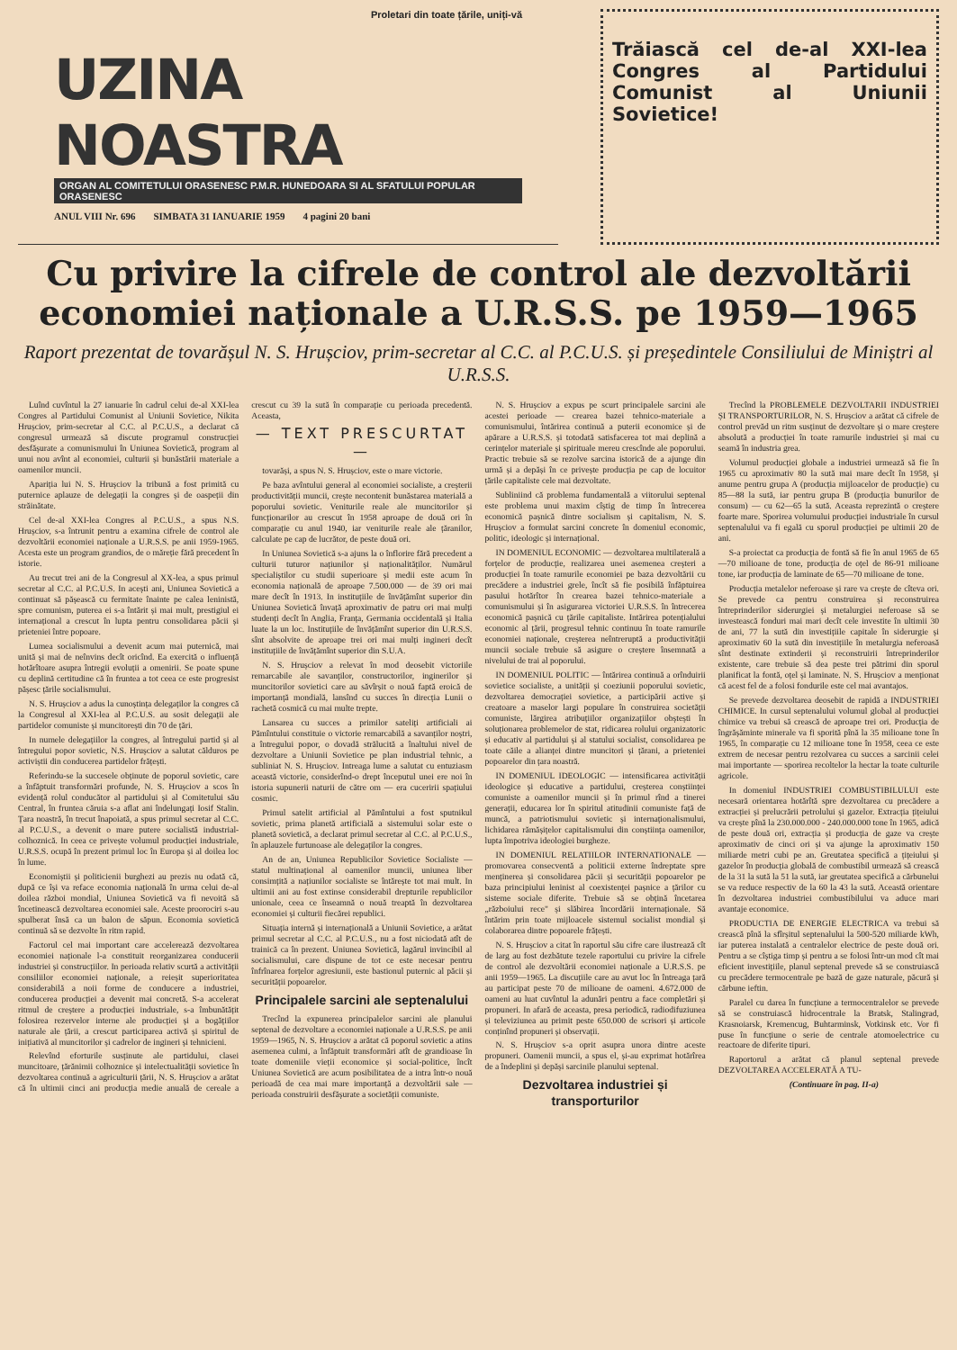Proletari din toate țările, uniți-vă
UZINA NOASTRA
ORGAN AL COMITETULUI ORASENESC P.M.R. HUNEDOARA SI AL SFATULUI POPULAR ORASENESC
ANUL VIII Nr. 696 SIMBATA 31 IANUARIE 1959 4 pagini 20 bani
Trăiască cel de-al XXI-lea Congres al Partidului Comunist al Uniunii Sovietice!
Cu privire la cifrele de control ale dezvoltării economiei naționale a U.R.S.S. pe 1959—1965
Raport prezentat de tovarășul N. S. Hrușciov, prim-secretar al C.C. al P.C.U.S. și președintele Consiliului de Miniștri al U.R.S.S.
Luînd cuvîntul la 27 ianuarie în cadrul celui de-al XXI-lea Congres al Partidului Comunist al Uniunii Sovietice, Nikita Hrușciov, prim-secretar al C.C. al P.C.U.S., a declarat că congresul urmează să discute programul construcției desfășurate a comunismului în Uniunea Sovietică, program al unui nou avînt al economiei, culturii și bunăstării materiale a oamenilor muncii.
Apariția lui N. S. Hrușciov la tribună a fost primită cu puternice aplauze de delegații la congres și de oaspeții din străinătate.
Cel de-al XXI-lea Congres al P.C.U.S., a spus N.S. Hrușciov, s-a întrunit pentru a examina cifrele de control ale dezvoltării economiei naționale a U.R.S.S. pe anii 1959-1965. Acesta este un program grandios, de o măreție fără precedent în istorie.
Au trecut trei ani de la Congresul al XX-lea, a spus primul secretar al C.C. al P.C.U.S. In acești ani, Uniunea Sovietică a continuat să pășească cu fermitate înainte pe calea leninistă, spre comunism, puterea ei s-a întărit și mai mult, prestigiul ei internațional a crescut în lupta pentru consolidarea păcii și prieteniei între popoare.
Lumea socialismului a devenit acum mai puternică, mai unită și mai de neînvins decît oricînd. Ea exercită o influență hotărîtoare asupra întregii evoluții a omenirii. Se poate spune cu deplină certitudine că în fruntea a tot ceea ce este progresist pășesc țările socialismului.
N. S. Hrușciov a adus la cunoștința delegaților la congres că la Congresul al XXI-lea al P.C.U.S. au sosit delegații ale partidelor comuniste și muncitorești din 70 de țări.
In numele delegațiilor la congres, al întregului partid și al întregului popor sovietic, N.S. Hrușciov a salutat călduros pe activiștii din conducerea partidelor frățești.
Referindu-se la succesele obținute de poporul sovietic, care a înfăptuit transformări profunde, N. S. Hrușciov a scos în evidență rolul conducător al partidului și al Comitetului său Central, în fruntea căruia s-a aflat ani îndelungați Iosif Stalin. Țara noastră, în trecut înapoiată, a spus primul secretar al C.C. al P.C.U.S., a devenit o mare putere socialistă industrial-colhoznică. In ceea ce privește volumul producției industriale, U.R.S.S. ocupă în prezent primul loc în Europa și al doilea loc în lume.
Economiștii și politicienii burghezi au prezis nu odată că, după ce își va reface economia națională în urma celui de-al doilea război mondial, Uniunea Sovietică va fi nevoită să încetinească dezvoltarea economiei sale. Aceste proorociri s-au spulberat însă ca un balon de săpun. Economia sovietică continuă să se dezvolte în ritm rapid.
Factorul cel mai important care accelerează dezvoltarea economiei naționale l-a constituit reorganizarea conducerii industriei și construcțiilor. In perioada relativ scurtă a activității consiliilor economiei naționale, a reieșit superioritatea considerabilă a noii forme de conducere a industriei, conducerea producției a devenit mai concretă. S-a accelerat ritmul de creștere a producției industriale, s-a îmbunătățit folosirea rezervelor interne ale producției și a bogățiilor naturale ale țării, a crescut participarea activă și spiritul de inițiativă al muncitorilor și cadrelor de ingineri și tehnicieni.
Relevînd eforturile susținute ale partidului, clasei muncitoare, țărănimii colhoznice și intelectualității sovietice în dezvoltarea continuă a agriculturii țării, N. S. Hrușciov a arătat că în ultimii cinci ani producția medie anuală de cereale a crescut cu 39 la sută în comparație cu perioada precedentă. Aceasta,
— TEXT PRESCURTAT —
tovarăși, a spus N. S. Hrușciov, este o mare victorie.
Pe baza avîntului general al economiei socialiste, a creșterii productivității muncii, crește necontenit bunăstarea materială a poporului sovietic. Veniturile reale ale muncitorilor și funcționarilor au crescut în 1958 aproape de două ori în comparație cu anul 1940, iar veniturile reale ale țăranilor, calculate pe cap de lucrător, de peste două ori.
In Uniunea Sovietică s-a ajuns la o înflorire fără precedent a culturii tuturor națiunilor și naționalităților. Numărul specialiștilor cu studii superioare și medii este acum în economia națională de aproape 7.500.000 — de 39 ori mai mare decît în 1913. In instituțiile de învățămînt superior din Uniunea Sovietică învață aproximativ de patru ori mai mulți studenți decît în Anglia, Franța, Germania occidentală și Italia luate la un loc. Instituțiile de învățămînt superior din U.R.S.S. sînt absolvite de aproape trei ori mai mulți ingineri decît instituțiile de învățămînt superior din S.U.A.
N. S. Hrușciov a relevat în mod deosebit victoriile remarcabile ale savanților, constructorilor, inginerilor și muncitorilor sovietici care au săvîrșit o nouă faptă eroică de importanță mondială, lansînd cu succes în direcția Lunii o rachetă cosmică cu mai multe trepte.
Lansarea cu succes a primilor sateliți artificiali ai Pămîntului constituie o victorie remarcabilă a savanților noștri, a întregului popor, o dovadă strălucită a înaltului nivel de dezvoltare a Uniunii Sovietice pe plan industrial tehnic, a subliniat N. S. Hrușciov. Intreaga lume a salutat cu entuziasm această victorie, considerînd-o drept începutul unei ere noi în istoria supunerii naturii de către om — era cuceririi spațiului cosmic.
Primul satelit artificial al Pămîntului a fost sputnikul sovietic, prima planetă artificială a sistemului solar este o planetă sovietică, a declarat primul secretar al C.C. al P.C.U.S., în aplauzele furtunoase ale delegaților la congres.
An de an, Uniunea Republicilor Sovietice Socialiste — statul multinațional al oamenilor muncii, uniunea liber consimțită a națiunilor socialiste se întărește tot mai mult. In ultimii ani au fost extinse considerabil drepturile republicilor unionale, ceea ce înseamnă o nouă treaptă în dezvoltarea economiei și culturii fiecărei republici.
Situația internă și internațională a Uniunii Sovietice, a arătat primul secretar al C.C. al P.C.U.S., nu a fost niciodată atît de trainică ca în prezent. Uniunea Sovietică, lagărul invincibil al socialismului, care dispune de tot ce este necesar pentru înfrînarea forțelor agresiunii, este bastionul puternic al păcii și securității popoarelor.
Principalele sarcini ale septenalului
Trecînd la expunerea principalelor sarcini ale planului septenal de dezvoltare a economiei naționale a U.R.S.S. pe anii 1959—1965, N. S. Hrușciov a arătat că poporul sovietic a atins asemenea culmi, a înfăptuit transformări atît de grandioase în toate domeniile vieții economice și social-politice, încît Uniunea Sovietică are acum posibilitatea de a intra într-o nouă perioadă de cea mai mare importanță a dezvoltării sale — perioada construirii desfășurate a societății comuniste.
N. S. Hrușciov a expus pe scurt principalele sarcini ale acestei perioade — crearea bazei tehnico-materiale a comunismului, întărirea continuă a puterii economice și de apărare a U.R.S.S. și totodată satisfacerea tot mai deplină a cerințelor materiale și spirituale mereu crescînde ale poporului. Practic trebuie să se rezolve sarcina istorică de a ajunge din urmă și a depăși în ce privește producția pe cap de locuitor țările capitaliste cele mai dezvoltate.
Subliniind că problema fundamentală a viitorului septenal este problema unui maxim cîștig de timp în întrecerea economică pașnică dintre socialism și capitalism, N. S. Hrușciov a formulat sarcini concrete în domeniul economic, politic, ideologic și internațional.
IN DOMENIUL ECONOMIC — dezvoltarea multilaterală a forțelor de producție, realizarea unei asemenea creșteri a producției în toate ramurile economiei pe baza dezvoltării cu precădere a industriei grele, încît să fie posibilă înfăptuirea pasului hotărîtor în crearea bazei tehnico-materiale a comunismului și în asigurarea victoriei U.R.S.S. în întrecerea economică pașnică cu țările capitaliste. Intărirea potențialului economic al țării, progresul tehnic continuu în toate ramurile economiei naționale, creșterea neîntreruptă a productivității muncii sociale trebuie să asigure o creștere însemnată a nivelului de trai al poporului.
IN DOMENIUL POLITIC — întărirea continuă a orînduirii sovietice socialiste, a unității și coeziunii poporului sovietic, dezvoltarea democrației sovietice, a participării active și creatoare a maselor largi populare în construirea societății comuniste, lărgirea atribuțiilor organizațiilor obștești în soluționarea problemelor de stat, ridicarea rolului organizatoric și educativ al partidului și al statului socialist, consolidarea pe toate căile a alianței dintre muncitori și țărani, a prieteniei popoarelor din țara noastră.
IN DOMENIUL IDEOLOGIC — intensificarea activității ideologice și educative a partidului, creșterea conștiinței comuniste a oamenilor muncii și în primul rînd a tinerei generații, educarea lor în spiritul atitudinii comuniste față de muncă, a patriotismului sovietic și internaționalismului, lichidarea rămășițelor capitalismului din conștiința oamenilor, lupta împotriva ideologiei burgheze.
IN DOMENIUL RELATIILOR INTERNATIONALE — promovarea consecventă a politicii externe îndreptate spre menținerea și consolidarea păcii și securității popoarelor pe baza principiului leninist al coexistenței pașnice a țărilor cu sisteme sociale diferite. Trebuie să se obțină încetarea „războiului rece" și slăbirea încordării internaționale. Să întărim prin toate mijloacele sistemul socialist mondial și colaborarea dintre popoarele frățești.
N. S. Hrușciov a citat în raportul său cifre care ilustrează cît de larg au fost dezbătute tezele raportului cu privire la cifrele de control ale dezvoltării economiei naționale a U.R.S.S. pe anii 1959—1965. La discuțiile care au avut loc în întreaga țară au participat peste 70 de milioane de oameni. 4.672.000 de oameni au luat cuvîntul la adunări pentru a face completări și propuneri. In afară de aceasta, presa periodică, radiodifuziunea și televiziunea au primit peste 650.000 de scrisori și articole conținînd propuneri și observații.
N. S. Hrușciov s-a oprit asupra unora dintre aceste propuneri. Oamenii muncii, a spus el, și-au exprimat hotărîrea de a îndeplini și depăși sarcinile planului septenal.
Dezvoltarea industriei și transporturilor
Trecînd la PROBLEMELE DEZVOLTARII INDUSTRIEI ȘI TRANSPORTURILOR, N. S. Hrușciov a arătat că cifrele de control prevăd un ritm susținut de dezvoltare și o mare creștere absolută a producției în toate ramurile industriei și mai cu seamă în industria grea.
Volumul producției globale a industriei urmează să fie în 1965 cu aproximativ 80 la sută mai mare decît în 1958, și anume pentru grupa A (producția mijloacelor de producție) cu 85—88 la sută, iar pentru grupa B (producția bunurilor de consum) — cu 62—65 la sută. Aceasta reprezintă o creștere foarte mare. Sporirea volumului producției industriale în cursul septenalului va fi egală cu sporul producției pe ultimii 20 de ani.
S-a proiectat ca producția de fontă să fie în anul 1965 de 65—70 milioane de tone, producția de oțel de 86-91 milioane tone, iar producția de laminate de 65—70 milioane de tone.
Producția metalelor neferoase și rare va crește de cîteva ori. Se prevede ca pentru construirea și reconstruirea întreprinderilor siderurgiei și metalurgiei neferoase să se investească fonduri mai mari decît cele investite în ultimii 30 de ani, 77 la sută din investițiile capitale în siderurgie și aproximativ 60 la sută din investițiile în metalurgia neferoasă sînt destinate extinderii și reconstruirii întreprinderilor existente, care trebuie să dea peste trei pătrimi din sporul planificat la fontă, oțel și laminate. N. S. Hrușciov a menționat că acest fel de a folosi fondurile este cel mai avantajos.
Se prevede dezvoltarea deosebit de rapidă a INDUSTRIEI CHIMICE. In cursul septenalului volumul global al producției chimice va trebui să crească de aproape trei ori. Producția de îngrășăminte minerale va fi sporită pînă la 35 milioane tone în 1965, în comparație cu 12 milioane tone în 1958, ceea ce este extrem de necesar pentru rezolvarea cu succes a sarcinii celei mai importante — sporirea recoltelor la hectar la toate culturile agricole.
In domeniul INDUSTRIEI COMBUSTIBILULUI este necesară orientarea hotărîtă spre dezvoltarea cu precădere a extracției și prelucrării petrolului și gazelor. Extracția țițeiului va crește pînă la 230.000.000 - 240.000.000 tone în 1965, adică de peste două ori, extracția și producția de gaze va crește aproximativ de cinci ori și va ajunge la aproximativ 150 miliarde metri cubi pe an. Greutatea specifică a țițeiului și gazelor în producția globală de combustibil urmează să crească de la 31 la sută la 51 la sută, iar greutatea specifică a cărbunelui se va reduce respectiv de la 60 la 43 la sută. Această orientare în dezvoltarea industriei combustibilului va aduce mari avantaje economice.
PRODUCTIA DE ENERGIE ELECTRICA va trebui să crească pînă la sfîrșitul septenalului la 500-520 miliarde kWh, iar puterea instalată a centralelor electrice de peste două ori. Pentru a se cîștiga timp și pentru a se folosi într-un mod cît mai eficient investițiile, planul septenal prevede să se construiască cu precădere termocentrale pe bază de gaze naturale, păcură și cărbune ieftin.
Paralel cu darea în funcțiune a termocentralelor se prevede să se construiască hidrocentrale la Bratsk, Stalingrad, Krasnoiarsk, Kremencug, Buhtarminsk, Votkinsk etc. Vor fi puse în funcțiune o serie de centrale atomoelectrice cu reactoare de diferite tipuri.
Raportorul a arătat că planul septenal prevede DEZVOLTAREA ACCELERATĂ A TU-
(Continuare în pag. II-a)